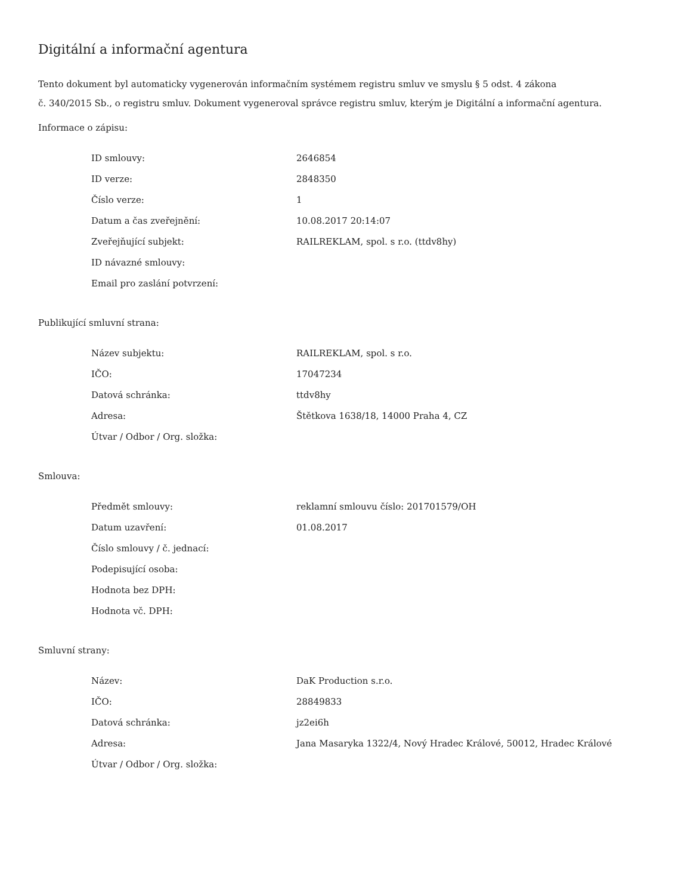Digitální a informační agentura
Tento dokument byl automaticky vygenerován informačním systémem registru smluv ve smyslu § 5 odst. 4 zákona
č. 340/2015 Sb., o registru smluv. Dokument vygeneroval správce registru smluv, kterým je Digitální a informační agentura.
Informace o zápisu:
| ID smlouvy: | 2646854 |
| ID verze: | 2848350 |
| Číslo verze: | 1 |
| Datum a čas zveřejnění: | 10.08.2017 20:14:07 |
| Zveřejňující subjekt: | RAILREKLAM, spol. s r.o. (ttdv8hy) |
| ID návazné smlouvy: | |
| Email pro zaslání potvrzení: | |
Publikující smluvní strana:
| Název subjektu: | RAILREKLAM, spol. s r.o. |
| IČO: | 17047234 |
| Datová schránka: | ttdv8hy |
| Adresa: | Štětkova 1638/18, 14000 Praha 4, CZ |
| Útvar / Odbor / Org. složka: | |
Smlouva:
| Předmět smlouvy: | reklamní smlouvu číslo: 201701579/OH |
| Datum uzavření: | 01.08.2017 |
| Číslo smlouvy / č. jednací: | |
| Podepisující osoba: | |
| Hodnota bez DPH: | |
| Hodnota vč. DPH: | |
Smluvní strany:
| Název: | DaK Production s.r.o. |
| IČO: | 28849833 |
| Datová schránka: | jz2ei6h |
| Adresa: | Jana Masaryka 1322/4, Nový Hradec Králové, 50012, Hradec Králové |
| Útvar / Odbor / Org. složka: | |